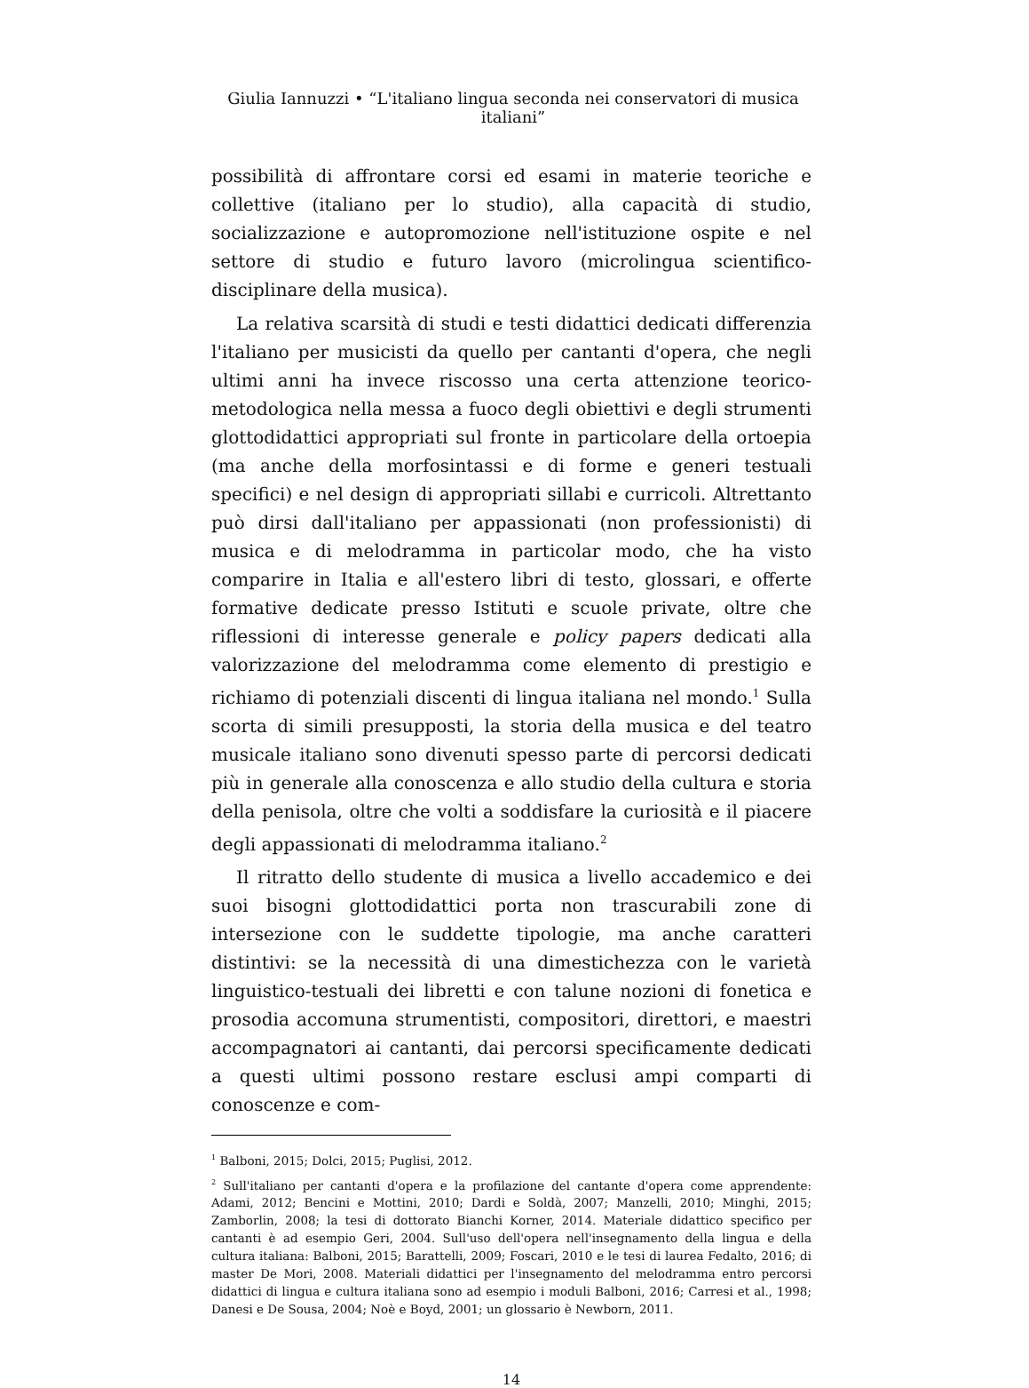Giulia Iannuzzi • “L'italiano lingua seconda nei conservatori di musica italiani”
possibilità di affrontare corsi ed esami in materie teoriche e collettive (italiano per lo studio), alla capacità di studio, socializzazione e autopromozione nell'istituzione ospite e nel settore di studio e futuro lavoro (microlingua scientifico-disciplinare della musica).
La relativa scarsità di studi e testi didattici dedicati differenzia l'italiano per musicisti da quello per cantanti d'opera, che negli ultimi anni ha invece riscosso una certa attenzione teorico-metodologica nella messa a fuoco degli obiettivi e degli strumenti glottodidattici appropriati sul fronte in particolare della ortoepia (ma anche della morfosintassi e di forme e generi testuali specifici) e nel design di appropriati sillabi e curricoli. Altrettanto può dirsi dall'italiano per appassionati (non professionisti) di musica e di melodramma in particolar modo, che ha visto comparire in Italia e all'estero libri di testo, glossari, e offerte formative dedicate presso Istituti e scuole private, oltre che riflessioni di interesse generale e policy papers dedicati alla valorizzazione del melodramma come elemento di prestigio e richiamo di potenziali discenti di lingua italiana nel mondo.<sup>1</sup> Sulla scorta di simili presupposti, la storia della musica e del teatro musicale italiano sono divenuti spesso parte di percorsi dedicati più in generale alla conoscenza e allo studio della cultura e storia della penisola, oltre che volti a soddisfare la curiosità e il piacere degli appassionati di melodramma italiano.<sup>2</sup>
Il ritratto dello studente di musica a livello accademico e dei suoi bisogni glottodidattici porta non trascurabili zone di intersezione con le suddette tipologie, ma anche caratteri distintivi: se la necessità di una dimestichezza con le varietà linguistico-testuali dei libretti e con talune nozioni di fonetica e prosodia accomuna strumentisti, compositori, direttori, e maestri accompagnatori ai cantanti, dai percorsi specificamente dedicati a questi ultimi possono restare esclusi ampi comparti di conoscenze e com-
<sup>1</sup> Balboni, 2015; Dolci, 2015; Puglisi, 2012.
<sup>2</sup> Sull'italiano per cantanti d'opera e la profilazione del cantante d'opera come apprendente: Adami, 2012; Bencini e Mottini, 2010; Dardi e Soldà, 2007; Manzelli, 2010; Minghi, 2015; Zamborlin, 2008; la tesi di dottorato Bianchi Korner, 2014. Materiale didattico specifico per cantanti è ad esempio Geri, 2004. Sull'uso dell'opera nell'insegnamento della lingua e della cultura italiana: Balboni, 2015; Barattelli, 2009; Foscari, 2010 e le tesi di laurea Fedalto, 2016; di master De Mori, 2008. Materiali didattici per l'insegnamento del melodramma entro percorsi didattici di lingua e cultura italiana sono ad esempio i moduli Balboni, 2016; Carresi et al., 1998; Danesi e De Sousa, 2004; Noè e Boyd, 2001; un glossario è Newborn, 2011.
14